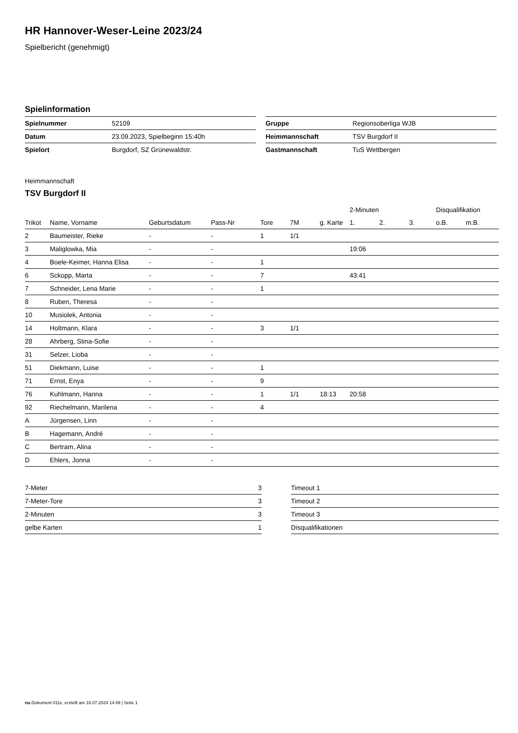HR Hannover-Weser-Leine 2023/24
Spielbericht (genehmigt)
Spielinformation
| Spielnummer | 52109 |
| Datum | 23.09.2023, Spielbeginn 15:40h |
| Spielort | Burgdorf, SZ Grünewaldstr. |
| Gruppe | Regionsoberliga WJB |
| Heimmannschaft | TSV Burgdorf II |
| Gastmannschaft | TuS Wettbergen |
Heimmannschaft
TSV Burgdorf II
| | | | | | | | 2-Minuten | | | Disqualifikation | |
| --- | --- | --- | --- | --- | --- | --- | --- | --- | --- | --- | --- |
| Trikot | Name, Vorname | Geburtsdatum | Pass-Nr | Tore | 7M | g. Karte | 1. | 2. | 3. | o.B. | m.B. |
| 2 | Baumeister, Rieke | - | - | 1 | 1/1 | | | | | | |
| 3 | Maliglowka, Mia | - | - | | | | 19:06 | | | | |
| 4 | Boele-Keimer, Hanna Elisa | - | - | 1 | | | | | | | |
| 6 | Sckopp, Marta | - | - | 7 | | | 43:41 | | | | |
| 7 | Schneider, Lena Marie | - | - | 1 | | | | | | | |
| 8 | Ruben, Theresa | - | - | | | | | | | | |
| 10 | Musiolek, Antonia | - | - | | | | | | | | |
| 14 | Holtmann, Klara | - | - | 3 | 1/1 | | | | | | |
| 28 | Ahrberg, Stina-Sofie | - | - | | | | | | | | |
| 31 | Selzer, Lioba | - | - | | | | | | | | |
| 51 | Diekmann, Luise | - | - | 1 | | | | | | | |
| 71 | Ernst, Enya | - | - | 9 | | | | | | | |
| 76 | Kuhlmann, Hanna | - | - | 1 | 1/1 | 18:13 | 20:58 | | | | |
| 92 | Riechelmann, Marilena | - | - | 4 | | | | | | | |
| A | Jürgensen, Linn | - | - | | | | | | | | |
| B | Hagemann, André | - | - | | | | | | | | |
| C | Bertram, Alina | - | - | | | | | | | | |
| D | Ehlers, Jonna | - | - | | | | | | | | |
| 7-Meter | 3 |
| 7-Meter-Tore | 3 |
| 2-Minuten | 3 |
| gelbe Karten | 1 |
| Timeout 1 |
| Timeout 2 |
| Timeout 3 |
| Disqualifikationen |
nu.Dokument 011e, erstellt am 16.07.2024 14:49 | Seite 1